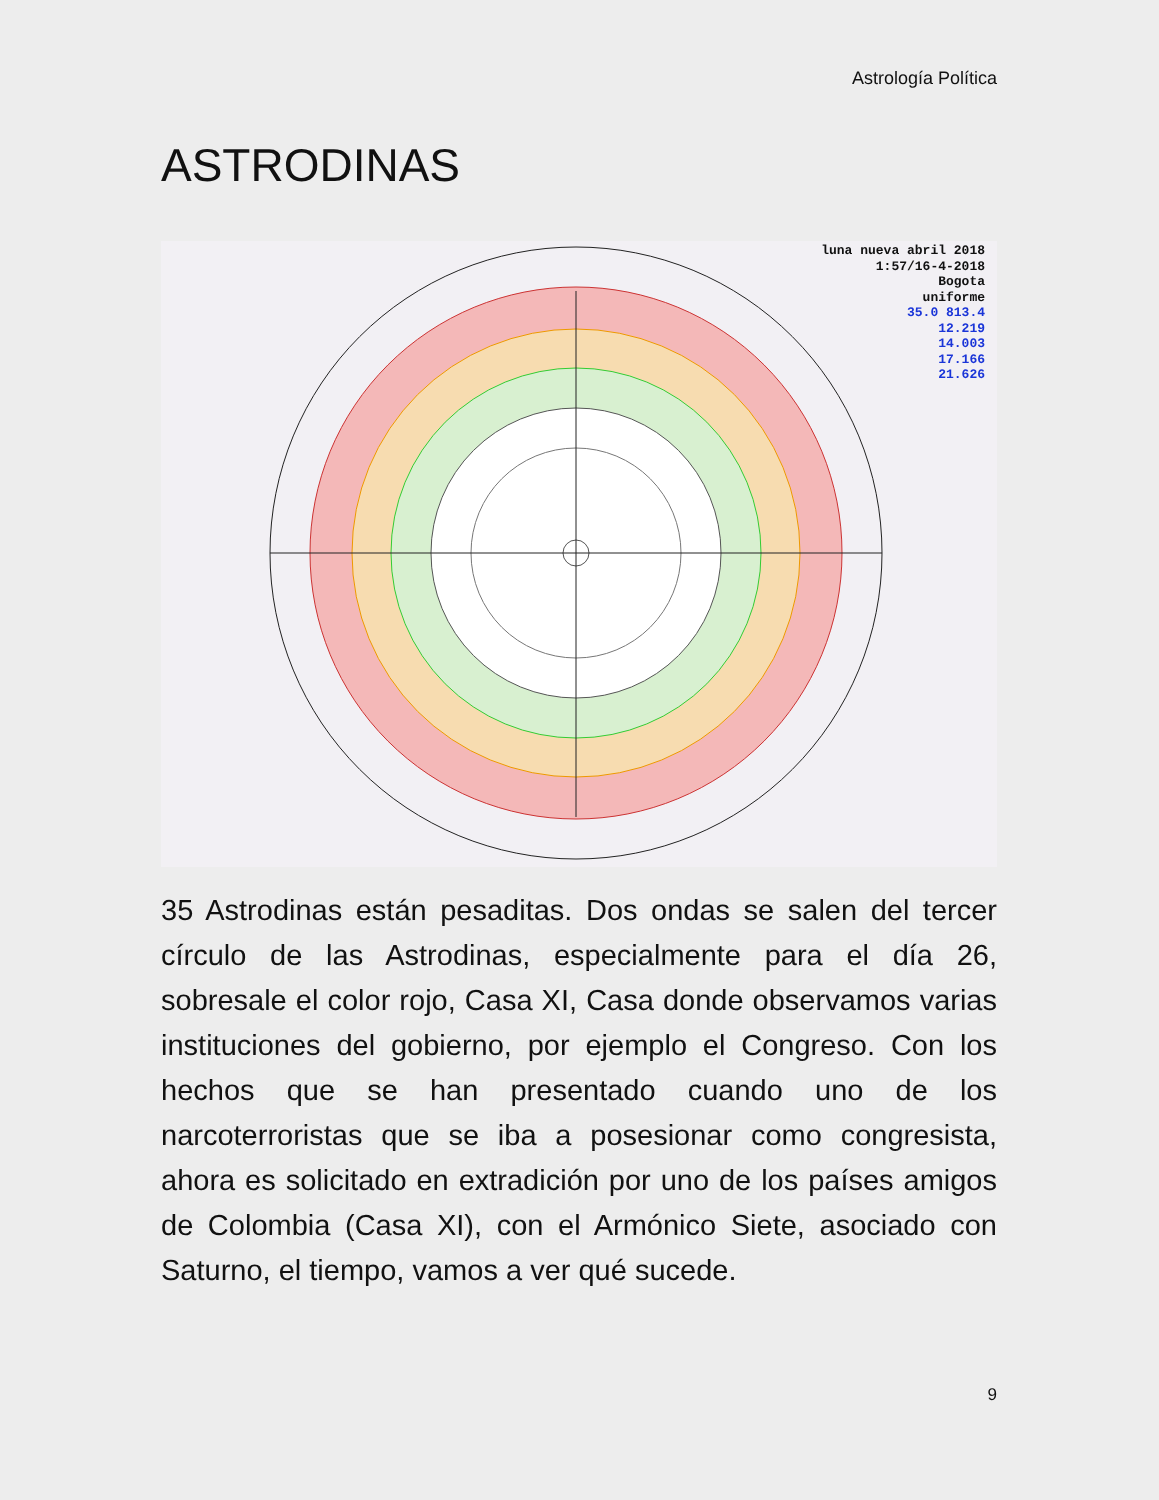Astrología Política
ASTRODINAS
luna nueva abril 2018
1:57/16-4-2018
Bogota
uniforme
35.0 813.4
12.219
14.003
17.166
21.626
35 Astrodinas están pesaditas. Dos ondas se salen del tercer círculo de las Astrodinas, especialmente para el día 26, sobresale el color rojo, Casa XI, Casa donde observamos varias instituciones del gobierno, por ejemplo el Congreso. Con los hechos que se han presentado cuando uno de los narcoterroristas que se iba a posesionar como congresista, ahora es solicitado en extradición por uno de los países amigos de Colombia (Casa XI), con el Armónico Siete, asociado con Saturno, el tiempo, vamos a ver qué sucede.
9